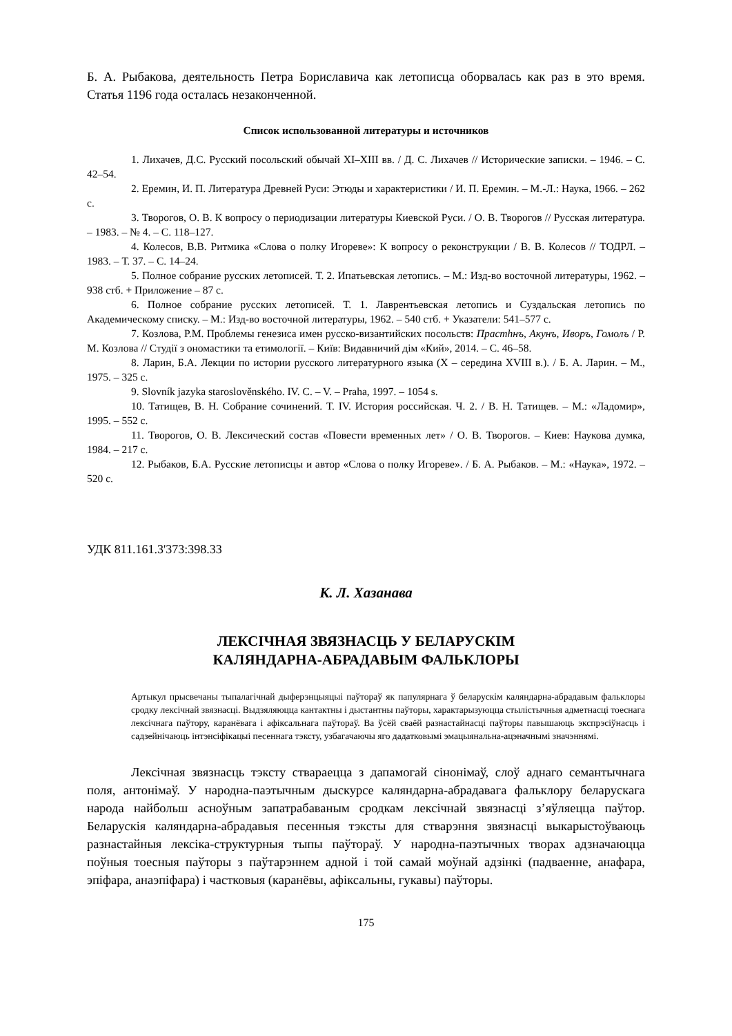Б. А. Рыбакова, деятельность Петра Бориславича как летописца оборвалась как раз в это время. Статья 1196 года осталась незаконченной.
Список использованной литературы и источников
1. Лихачев, Д.С. Русский посольский обычай XI–XIII вв. / Д. С. Лихачев // Исторические записки. – 1946. – С. 42–54.
2. Еремин, И. П. Литература Древней Руси: Этюды и характеристики / И. П. Еремин. – М.-Л.: Наука, 1966. – 262 с.
3. Творогов, О. В. К вопросу о периодизации литературы Киевской Руси. / О. В. Творогов // Русская литература. – 1983. – № 4. – С. 118–127.
4. Колесов, В.В. Ритмика «Слова о полку Игореве»: К вопросу о реконструкции / В. В. Колесов // ТОДРЛ. – 1983. – Т. 37. – С. 14–24.
5. Полное собрание русских летописей. Т. 2. Ипатьевская летопись. – М.: Изд-во восточной литературы, 1962. – 938 стб. + Приложение – 87 с.
6. Полное собрание русских летописей. Т. 1. Лаврентьевская летопись и Суздальская летопись по Академическому списку. – М.: Изд-во восточной литературы, 1962. – 540 стб. + Указатели: 541–577 с.
7. Козлова, Р.М. Проблемы генезиса имен русско-византийских посольств: Прастhнъ, Акунъ, Иворъ, Гомолъ / Р. М. Козлова // Студії з ономастики та етимології. – Київ: Видавничий дім «Кий», 2014. – С. 46–58.
8. Ларин, Б.А. Лекции по истории русского литературного языка (X – середина XVIII в.). / Б. А. Ларин. – М., 1975. – 325 с.
9. Slovník jazyka staroslověnského. IV. C. – V. – Praha, 1997. – 1054 s.
10. Татищев, В. Н. Собрание сочинений. Т. IV. История российская. Ч. 2. / В. Н. Татищев. – М.: «Ладомир», 1995. – 552 с.
11. Творогов, О. В. Лексический состав «Повести временных лет» / О. В. Творогов. – Киев: Наукова думка, 1984. – 217 с.
12. Рыбаков, Б.А. Русские летописцы и автор «Слова о полку Игореве». / Б. А. Рыбаков. – М.: «Наука», 1972. – 520 с.
УДК 811.161.3'373:398.33
К. Л. Хазанава
ЛЕКСІЧНАЯ ЗВЯЗНАСЦЬ У БЕЛАРУСКІМ
КАЛЯНДАРНА-АБРАДАВЫМ ФАЛЬКЛОРЫ
Артыкул прысвечаны тыпалагічнай дыферэнцыяцыі паўтораў як папулярнага ў беларускім каляндарна-абрадавым фальклоры сродку лексічнай звязнасці. Выдзяляюцца кантактны і дыстантны паўторы, характарызуюцца стылістычныя адметнасці тоеснага лексічнага паўтору, каранёвага і афіксальнага паўтораў. Ва ўсёй сваёй разнастайнасці паўторы павышаюць экспрэсіўнасць і садзейнічаюць інтэнсіфікацыі песеннага тэксту, узбагачаючы яго дадатковымі эмацыянальна-ацэначнымі значэннямі.
Лексічная звязнасць тэксту ствараецца з дапамогай сінонімаў, слоў аднаго семантычнага поля, антонімаў. У народна-паэтычным дыскурсе каляндарна-абрадавага фальклору беларускага народа найбольш асноўным запатрабаваным сродкам лексічнай звязнасці з’яўляецца паўтор. Беларускія каляндарна-абрадавыя песенныя тэксты для стварэння звязнасці выкарыстоўваюць разнастайныя лексіка-структурныя тыпы паўтораў. У народна-паэтычных творах адзначаюцца поўныя тоесныя паўторы з паўтарэннем адной і той самай моўнай адзінкі (падваенне, анафара, эпіфара, анаэпіфара) і частковыя (каранёвы, афіксальны, гукавы) паўторы.
175